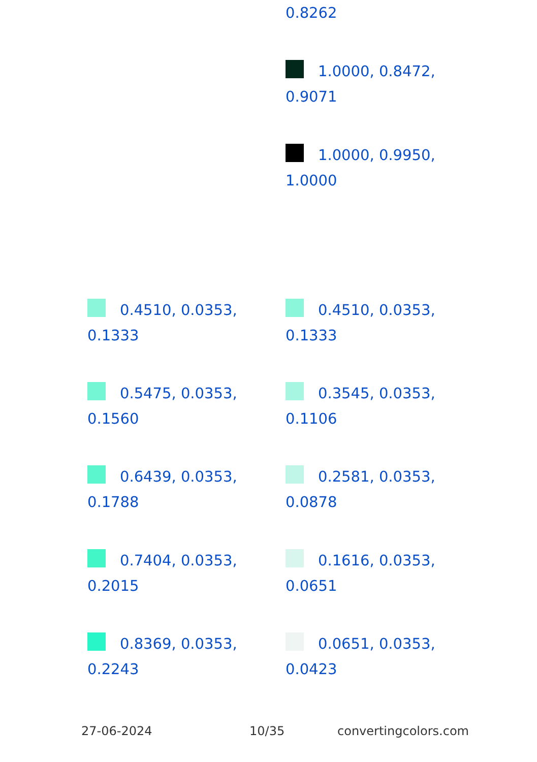0.8262
1.0000, 0.8472, 0.9071
1.0000, 0.9950, 1.0000
0.4510, 0.0353, 0.1333
0.4510, 0.0353, 0.1333
0.5475, 0.0353, 0.1560
0.3545, 0.0353, 0.1106
0.6439, 0.0353, 0.1788
0.2581, 0.0353, 0.0878
0.7404, 0.0353, 0.2015
0.1616, 0.0353, 0.0651
0.8369, 0.0353, 0.2243
0.0651, 0.0353, 0.0423
27-06-2024 10/35 convertingcolors.com